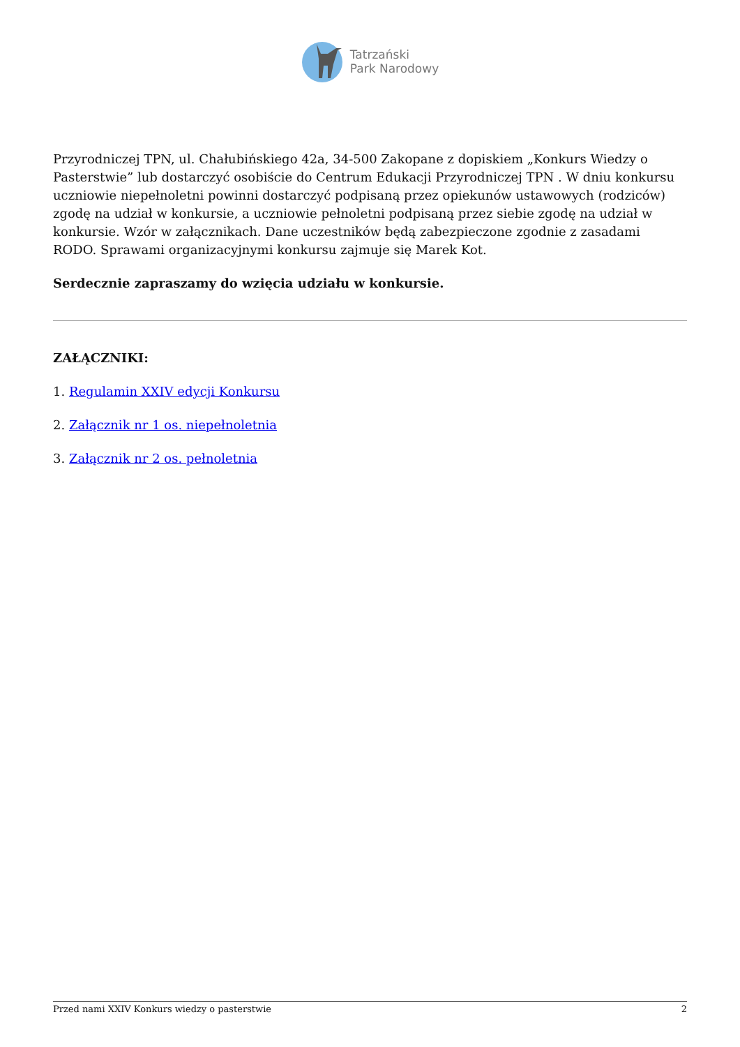Tatrzański
Park Narodowy
Przyrodniczej TPN, ul. Chałubińskiego 42a, 34-500 Zakopane z dopiskiem „Konkurs Wiedzy o Pasterstwie” lub dostarczyć osobiście do Centrum Edukacji Przyrodniczej TPN . W dniu konkursu uczniowie niepełnoletni powinni dostarczyć podpisaną przez opiekunów ustawowych (rodziców) zgodę na udział w konkursie, a uczniowie pełnoletni podpisaną przez siebie zgodę na udział w konkursie. Wzór w załącznikach. Dane uczestników będą zabezpieczone zgodnie z zasadami RODO. Sprawami organizacyjnymi konkursu zajmuje się Marek Kot.
Serdecznie zapraszamy do wzięcia udziału w konkursie.
ZAŁĄCZNIKI:
1. Regulamin XXIV edycji Konkursu
2. Załącznik nr 1 os. niepełnoletnia
3. Załącznik nr 2 os. pełnoletnia
Przed nami XXIV Konkurs wiedzy o pasterstwie 2